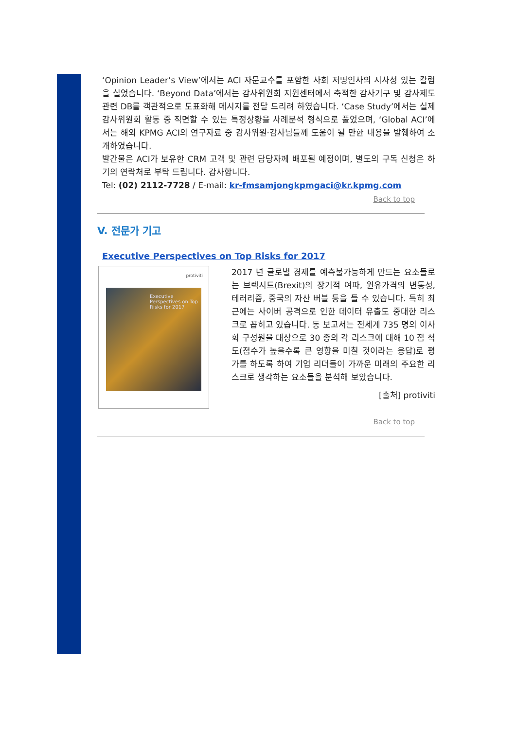‘Opinion Leader’s View’에서는 ACI 자문교수를 포함한 사회 저명인사의 시사성 있는 칼럼을 실었습니다. ‘Beyond Data’에서는 감사위원회 지원센터에서 축적한 감사기구 및 감사제도 관련 DB를 객관적으로 도표화해 메시지를 전달 드리려 하였습니다. ‘Case Study’에서는 실제 감사위원회 활동 중 직면할 수 있는 특정상황을 사례분석 형식으로 풀었으며, ‘Global ACI’에서는 해외 KPMG ACI의 연구자료 중 감사위원·감사님들께 도움이 될 만한 내용을 발췌하여 소개하였습니다.
발간물은 ACI가 보유한 CRM 고객 및 관련 담당자께 배포될 예정이며, 별도의 구독 신청은 하기의 연락처로 부탁 드립니다. 감사합니다.
Tel: (02) 2112-7728 / E-mail: kr-fmsamjongkpmgaci@kr.kpmg.com
Back to top
V. 전문가 기고
Executive Perspectives on Top Risks for 2017
protiviti
Executive Perspectives on Top Risks for 2017
2017 년 글로벌 경제를 예측불가능하게 만드는 요소들로는 브렉시트(Brexit)의 장기적 여파, 원유가격의 변동성, 테러리즘, 중국의 자산 버블 등을 들 수 있습니다. 특히 최근에는 사이버 공격으로 인한 데이터 유출도 중대한 리스크로 꼽히고 있습니다. 동 보고서는 전세계 735 명의 이사회 구성원을 대상으로 30 종의 각 리스크에 대해 10 점 척도(점수가 높을수록 큰 영향을 미칠 것이라는 응답)로 평가를 하도록 하여 기업 리더들이 가까운 미래의 주요한 리스크로 생각하는 요소들을 분석해 보았습니다.
[출처] protiviti
Back to top